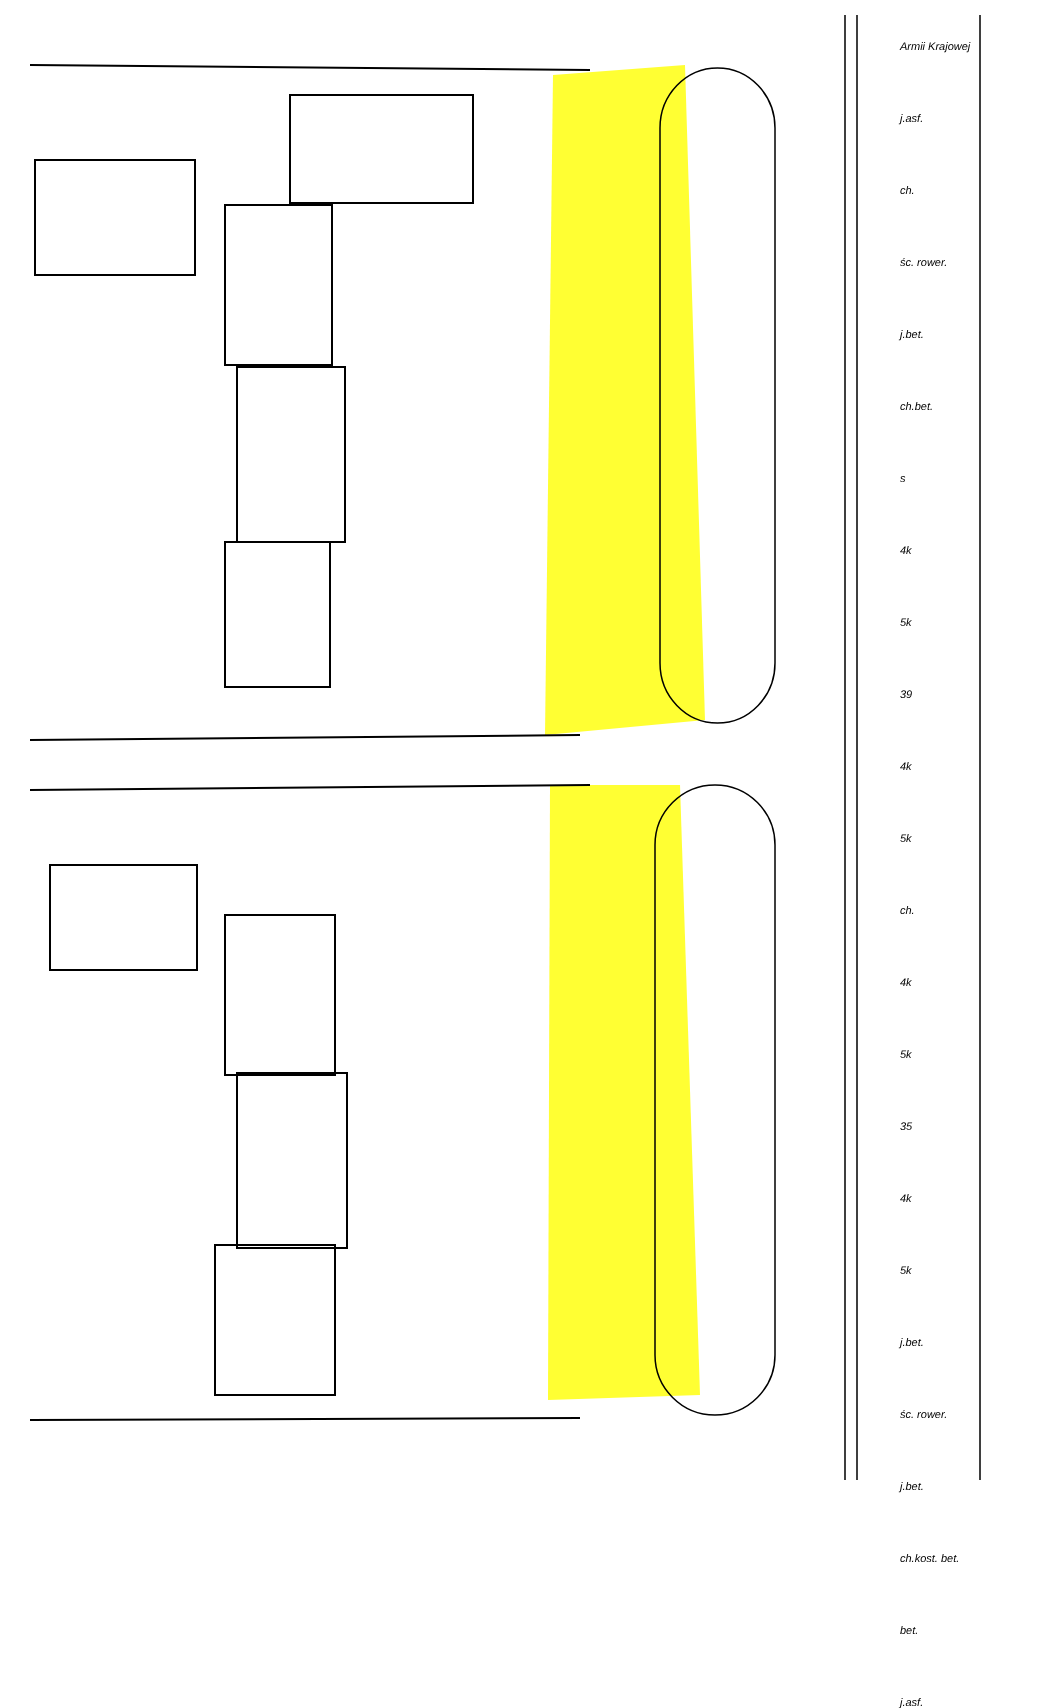Armii Krajowej
j.asf.
ch.
śc. rower.
j.bet.
ch.bet.
s
4k
5k
39
4k
5k
ch.
4k
5k
35
4k
5k
j.bet.
śc. rower.
j.bet.
ch.kost. bet.
bet.
j.asf.